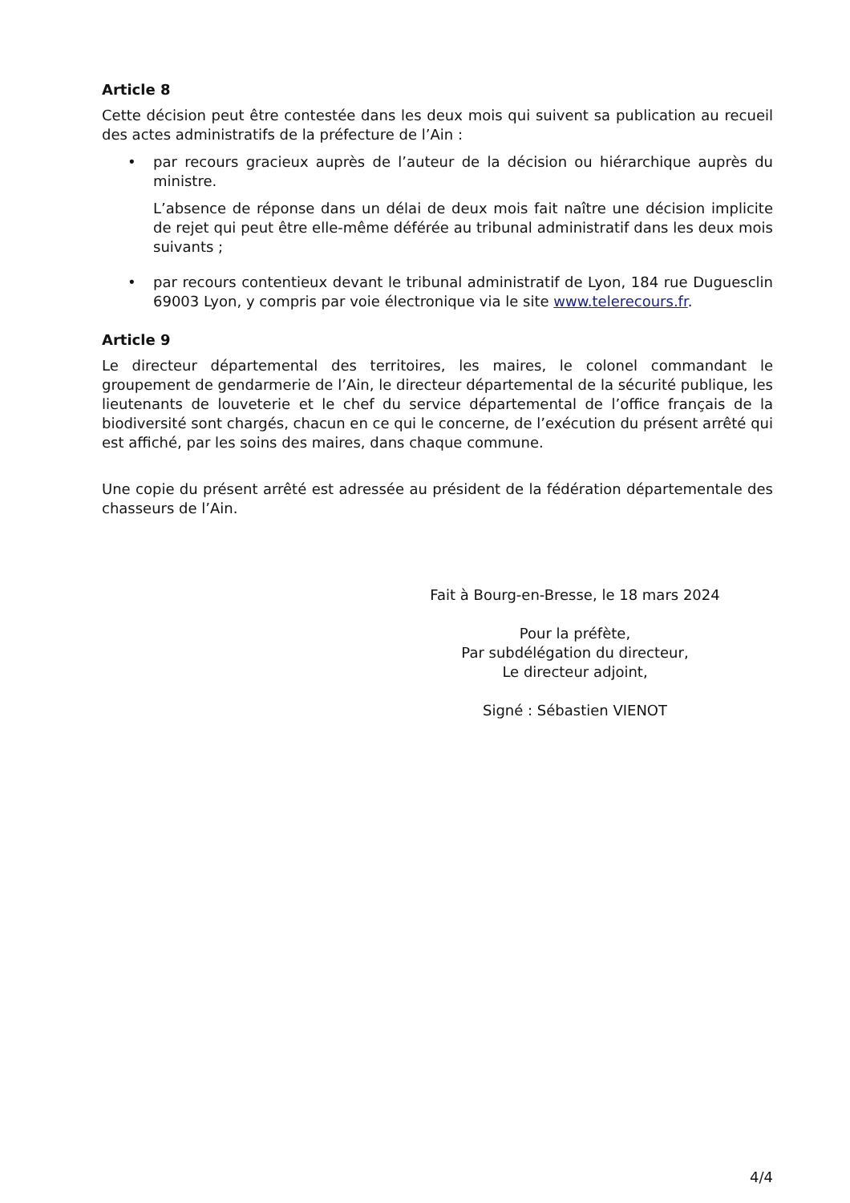Article 8
Cette décision peut être contestée dans les deux mois qui suivent sa publication au recueil des actes administratifs de la préfecture de l’Ain :
• par recours gracieux auprès de l’auteur de la décision ou hiérarchique auprès du ministre.
L’absence de réponse dans un délai de deux mois fait naître une décision implicite de rejet qui peut être elle-même déférée au tribunal administratif dans les deux mois suivants ;
• par recours contentieux devant le tribunal administratif de Lyon, 184 rue Duguesclin 69003 Lyon, y compris par voie électronique via le site www.telerecours.fr.
Article 9
Le directeur départemental des territoires, les maires, le colonel commandant le groupement de gendarmerie de l’Ain, le directeur départemental de la sécurité publique, les lieutenants de louveterie et le chef du service départemental de l’office français de la biodiversité sont chargés, chacun en ce qui le concerne, de l’exécution du présent arrêté qui est affiché, par les soins des maires, dans chaque commune.
Une copie du présent arrêté est adressée au président de la fédération départementale des chasseurs de l’Ain.
Fait à Bourg-en-Bresse, le 18 mars 2024
Pour la préfète,
Par subdélégation du directeur,
Le directeur adjoint,
Signé : Sébastien VIENOT
4/4